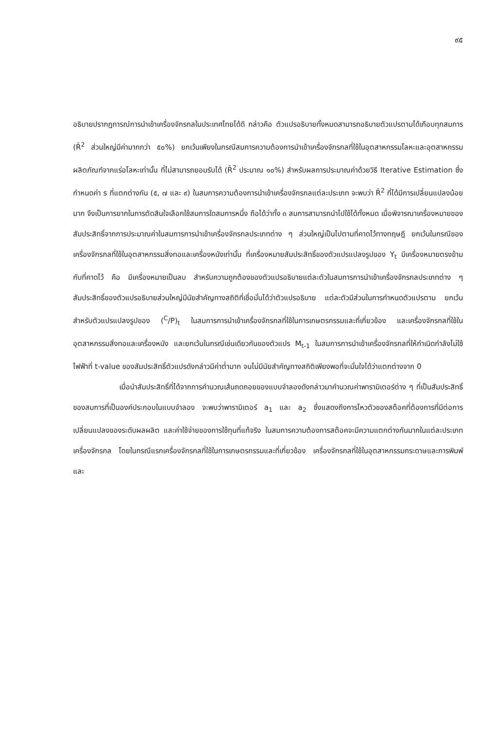๙๕
อธิบายปรากฏการณ์การนำเข้าเครื่องจักรกลในประเทศไทยได้ดี กล่าวคือ ตัวแปรอธิบายทั้งหมดสามารถอธิบายตัวแปรตามได้เกือบทุกสมการ (R̄<sup>2</sup> ส่วนใหญ่มีค่ามากกว่า ๕๐%) ยกเว้นเพียงในกรณีสมการความต้องการนำเข้าเครื่องจักรกลที่ใช้ในอุตสาหกรรมโลหะและอุตสาหกรรมผลิตภัณฑ์จากแร่อโลหะเท่านั้น ที่ไม่สามารถยอมรับได้ (R̄<sup>2</sup> ประมาณ ๑๐%) สำหรับผลการประมาณค่าด้วยวิธี Iterative Estimation ซึ่งกำหนดค่า s ที่แตกต่างกัน (๕, ๗ และ ๙) ในสมการความต้องการนำเข้าเครื่องจักรกลแต่ละประเภท จะพบว่า R̄<sup>2</sup> ที่ได้มีการเปลี่ยนแปลงน้อยมาก จึงเป็นการยากในการตัดสินใจเลือกใช้สมการใดสมการหนึ่ง ถือได้ว่าทั้ง ๓ สมการสามารถนำไปใช้ได้ทั้งหมด เมื่อพิจารณาเครื่องหมายของสัมประสิทธิ์จากการประมาณค่าในสมการการนำเข้าเครื่องจักรกลประเภทต่าง ๆ ส่วนใหญ่เป็นไปตามที่คาดไว้ทางทฤษฎี ยกเว้นในกรณีของเครื่องจักรกลที่ใช้ในอุตสาหกรรมสิ่งทอและเครื่องหนังเท่านั้น ที่เครื่องหมายสัมประสิทธิ์ของตัวแปรแปลงรูปของ Y<sub>t</sub> มีเครื่องหมายตรงข้ามกับที่คาดไว้ คือ มีเครื่องหมายเป็นลบ สำหรับความถูกต้องของตัวแปรอธิบายแต่ละตัวในสมการการนำเข้าเครื่องจักรกลประเภทต่าง ๆ สัมประสิทธิ์ของตัวแปรอธิบายส่วนใหญ่มีนัยสำคัญทางสถิติที่เชื่อมั่นได้ว่าตัวแปรอธิบาย แต่ละตัวมีส่วนในการกำหนดตัวแปรตาม ยกเว้น สำหรับตัวแปรแปลงรูปของ (<sup>C</sup>/P)<sub>t</sub> ในสมการการนำเข้าเครื่องจักรกลที่ใช้ในการเกษตรกรรมและที่เกี่ยวข้อง และเครื่องจักรกลที่ใช้ในอุตสาหกรรมสิ่งทอและเครื่องหนัง และยกเว้นในกรณีเช่นเดียวกันของตัวแปร M<sub>t-1</sub> ในสมการการนำเข้าเครื่องจักรกลที่ให้กำเนิดกำลังไม่ใช้ไฟฟ้าที่ t-value ของสัมประสิทธิ์ตัวแปรดังกล่าวมีค่าต่ำมาก จนไม่มีนัยสำคัญทางสถิติเพียงพอที่จะมั่นใจได้ว่าแตกต่างจาก 0
เมื่อนำสัมประสิทธิ์ที่ได้จากการคำนวณเส้นถดถอยของแบบจำลองดังกล่าวมาคำนวณค่าพารามิเตอร์ต่าง ๆ ที่เป็นสัมประสิทธิ์ของสมการที่เป็นองค์ประกอบในแบบจำลอง จะพบว่าพารามิเตอร์ a<sub>1</sub> และ a<sub>2</sub> ซึ่งแสดงถึงการไหวตัวของสต๊อคที่ต้องการที่มีต่อการเปลี่ยนแปลงของระดับผลผลิต และค่าใช้จ่ายของการใช้ทุนที่แท้จริง ในสมการความต้องการสต๊อคจะมีความแตกต่างกันมากในแต่ละประเภทเครื่องจักรกล โดยในกรณีแรกเครื่องจักรกลที่ใช้ในการเกษตรกรรมและที่เกี่ยวข้อง เครื่องจักรกลที่ใช้ในอุตสาหกรรมกระดาษและการพิมพ์และ